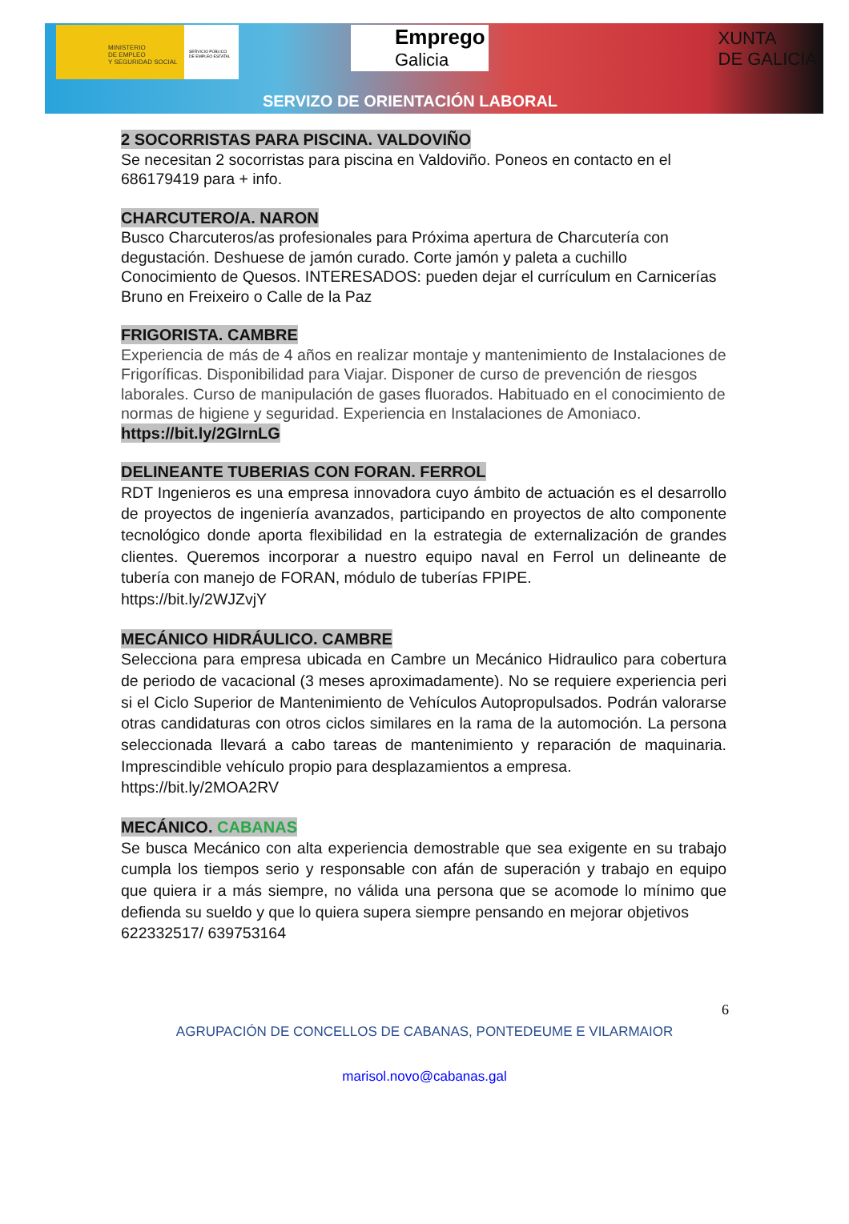MINISTERIO
DE EMPLEO
Y SEGURIDAD SOCIAL
SERVICIO PÚBLICO
DE EMPLEO ESTATAL
Emprego
Galicia
XUNTA
DE GALICIA
SERVIZO DE ORIENTACIÓN LABORAL
2 SOCORRISTAS PARA PISCINA. VALDOVIÑO
Se necesitan 2 socorristas para piscina en Valdoviño. Poneos en contacto en el 686179419 para + info.
CHARCUTERO/A. NARON
Busco Charcuteros/as profesionales para Próxima apertura de Charcutería con degustación. Deshuese de jamón curado. Corte jamón y paleta a cuchillo Conocimiento de Quesos. INTERESADOS: pueden dejar el currículum en Carnicerías Bruno en Freixeiro o Calle de la Paz
FRIGORISTA. CAMBRE
Experiencia de más de 4 años en realizar montaje y mantenimiento de Instalaciones de Frigoríficas. Disponibilidad para Viajar. Disponer de curso de prevención de riesgos laborales. Curso de manipulación de gases fluorados. Habituado en el conocimiento de normas de higiene y seguridad. Experiencia en Instalaciones de Amoniaco.
https://bit.ly/2GIrnLG
DELINEANTE TUBERIAS CON FORAN. FERROL
RDT Ingenieros es una empresa innovadora cuyo ámbito de actuación es el desarrollo de proyectos de ingeniería avanzados, participando en proyectos de alto componente tecnológico donde aporta flexibilidad en la estrategia de externalización de grandes clientes. Queremos incorporar a nuestro equipo naval en Ferrol un delineante de tubería con manejo de FORAN, módulo de tuberías FPIPE.
https://bit.ly/2WJZvjY
MECÁNICO HIDRÁULICO. CAMBRE
Selecciona para empresa ubicada en Cambre un Mecánico Hidraulico para cobertura de periodo de vacacional (3 meses aproximadamente). No se requiere experiencia peri si el Ciclo Superior de Mantenimiento de Vehículos Autopropulsados. Podrán valorarse otras candidaturas con otros ciclos similares en la rama de la automoción. La persona seleccionada llevará a cabo tareas de mantenimiento y reparación de maquinaria. Imprescindible vehículo propio para desplazamientos a empresa.
https://bit.ly/2MOA2RV
MECÁNICO. CABANAS
Se busca Mecánico con alta experiencia demostrable que sea exigente en su trabajo cumpla los tiempos serio y responsable con afán de superación y trabajo en equipo que quiera ir a más siempre, no válida una persona que se acomode lo mínimo que defienda su sueldo y que lo quiera supera siempre pensando en mejorar objetivos
622332517/ 639753164
6
AGRUPACIÓN DE CONCELLOS DE CABANAS, PONTEDEUME E VILARMAIOR
marisol.novo@cabanas.gal